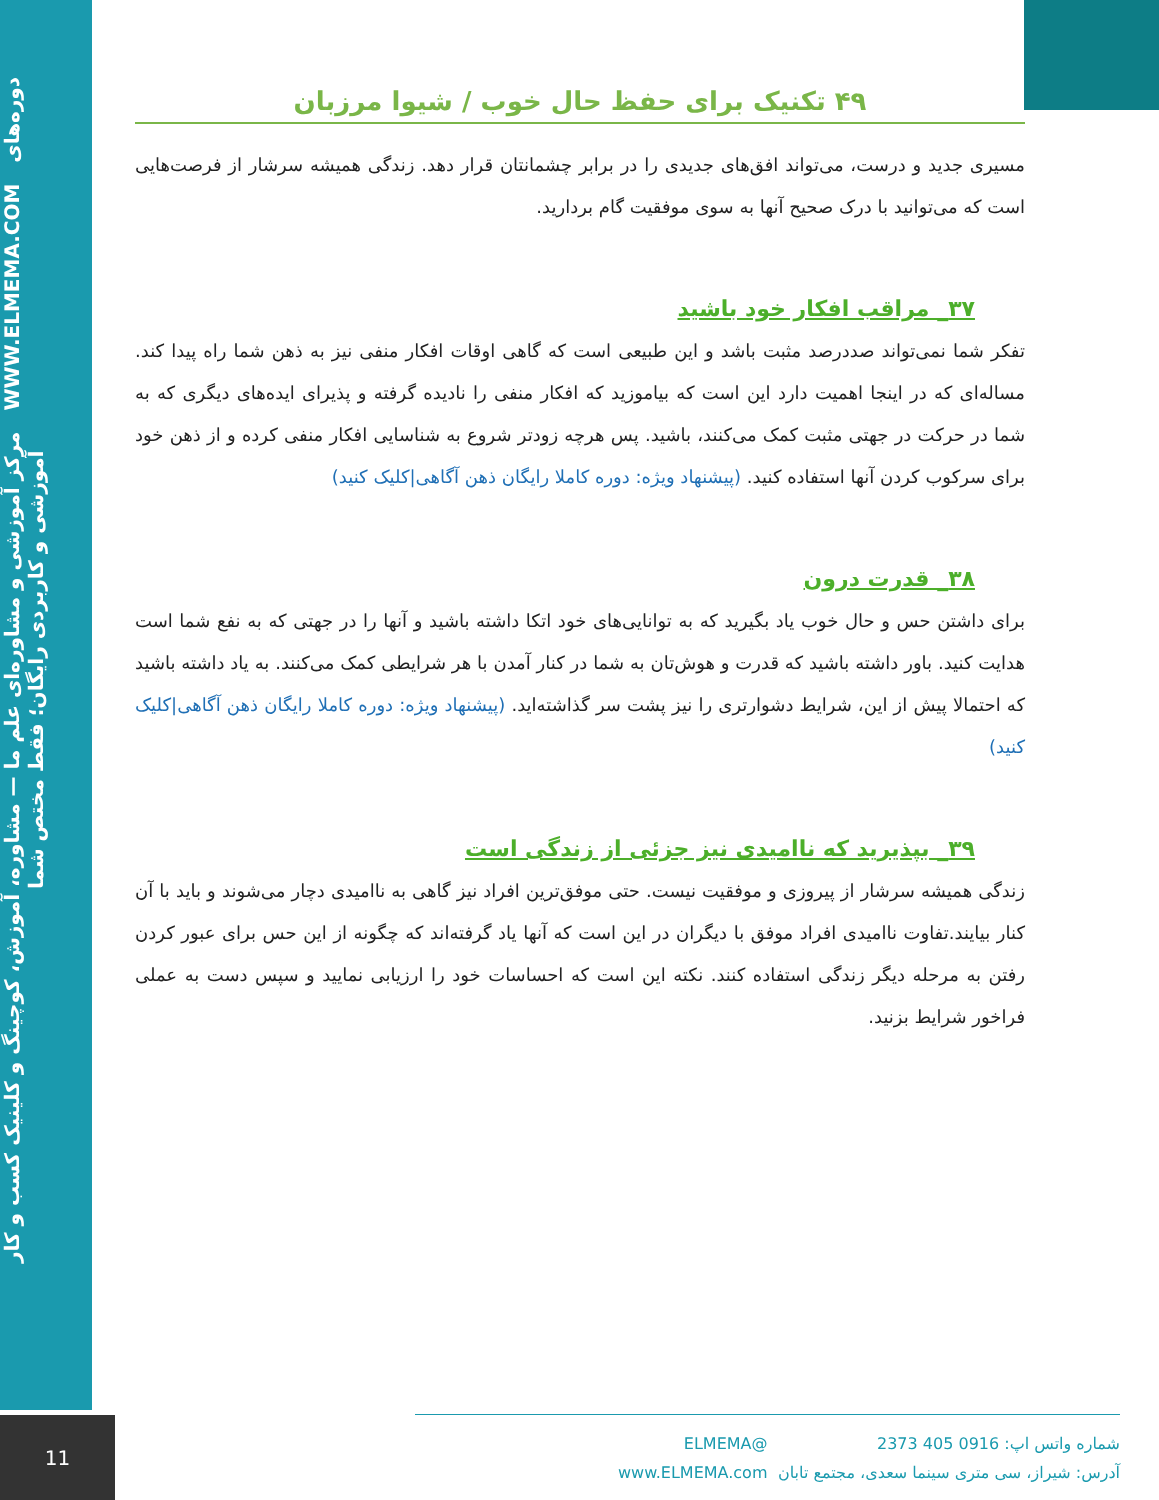مرکز آموزشی و مشاوره‌ای علم ما — مشاوره، آموزش، کوچینگ و کلینیک کسب و کار WWW.ELMEMA.COM دوره‌های آموزشی و کاربردی رایگان؛ فقط مختص شما
۴۹ تکنیک برای حفظ حال خوب / شیوا مرزبان
مسیری جدید و درست، می‌تواند افق‌های جدیدی را در برابر چشمانتان قرار دهد. زندگی همیشه سرشار از فرصت‌هایی است که می‌توانید با درک صحیح آنها به سوی موفقیت گام بردارید.
۳۷_ مراقب افکار خود باشید
تفکر شما نمی‌تواند صددرصد مثبت باشد و این طبیعی است که گاهی اوقات افکار منفی نیز به ذهن شما راه پیدا کند. مساله‌ای که در اینجا اهمیت دارد این است که بیاموزید که افکار منفی را نادیده گرفته و پذیرای ایده‌های دیگری که به شما در حرکت در جهتی مثبت کمک می‌کنند، باشید. پس هرچه زودتر شروع به شناسایی افکار منفی کرده و از ذهن خود برای سرکوب کردن آنها استفاده کنید. (پیشنهاد ویژه: دوره کاملا رایگان ذهن آگاهی|کلیک کنید)
۳۸_ قدرت درون
برای داشتن حس و حال خوب یاد بگیرید که به توانایی‌های خود اتکا داشته باشید و آنها را در جهتی که به نفع شما است هدایت کنید. باور داشته باشید که قدرت و هوش‌تان به شما در کنار آمدن با هر شرایطی کمک می‌کنند. به یاد داشته باشید که احتمالا پیش از این، شرایط دشوارتری را نیز پشت سر گذاشته‌اید. (پیشنهاد ویژه: دوره کاملا رایگان ذهن آگاهی|کلیک کنید)
۳۹_ بپذیرید که ناامیدی نیز جزئی از زندگی است
زندگی همیشه سرشار از پیروزی و موفقیت نیست. حتی موفق‌ترین افراد نیز گاهی به ناامیدی دچار می‌شوند و باید با آن کنار بیایند.تفاوت ناامیدی افراد موفق با دیگران در این است که آنها یاد گرفته‌اند که چگونه از این حس برای عبور کردن رفتن به مرحله دیگر زندگی استفاده کنند. نکته این است که احساسات خود را ارزیابی نمایید و سپس دست به عملی فراخور شرایط بزنید.
11
شماره واتس اپ: 0916 405 2373 @ELMEMA آدرس: شیراز، سی متری سینما سعدی، مجتمع تابان www.ELMEMA.com